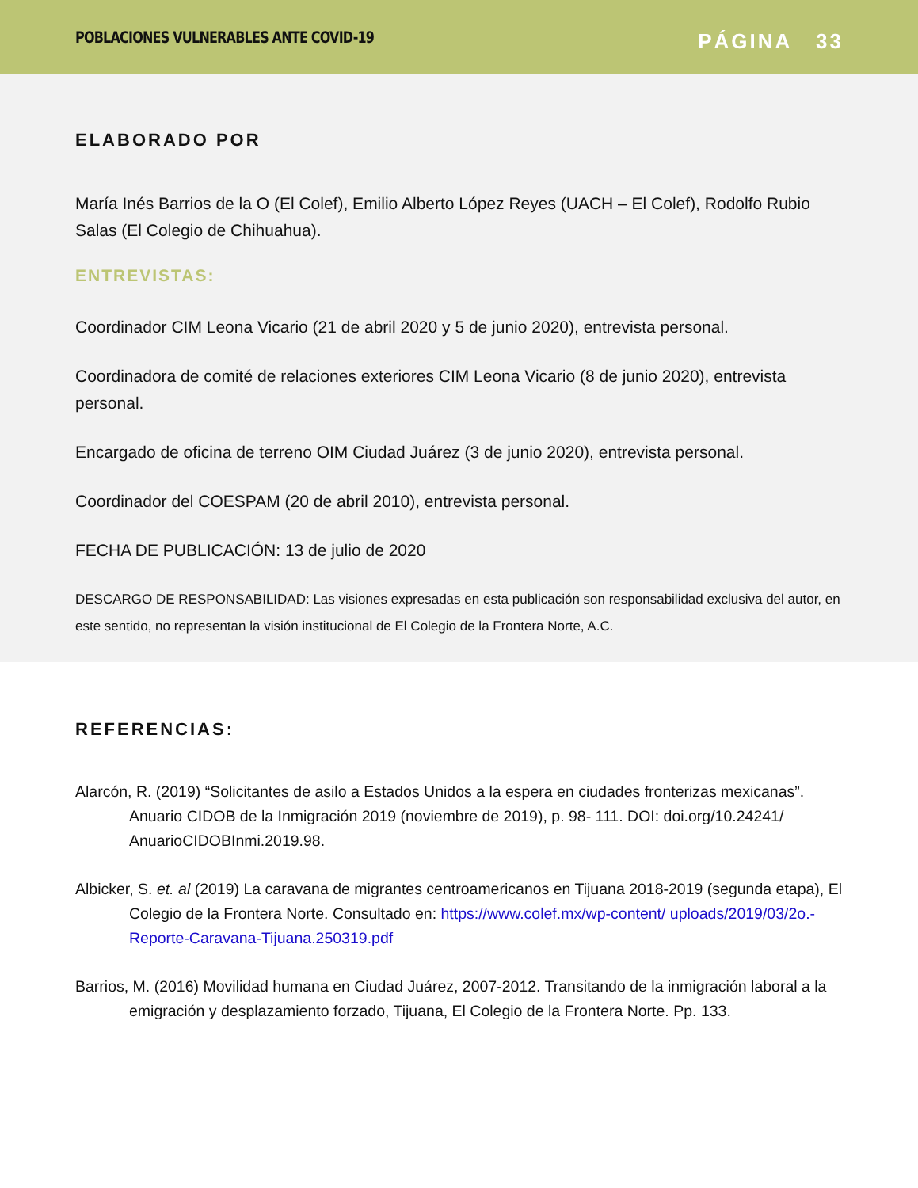POBLACIONES VULNERABLES ANTE COVID-19
PÁGINA 33
ELABORADO POR
María Inés Barrios de la O (El Colef), Emilio Alberto López Reyes (UACH – El Colef), Rodolfo Rubio Salas (El Colegio de Chihuahua).
ENTREVISTAS:
Coordinador CIM Leona Vicario (21 de abril 2020 y 5 de junio 2020), entrevista personal.
Coordinadora de comité de relaciones exteriores CIM Leona Vicario (8 de junio 2020), entrevista personal.
Encargado de oficina de terreno OIM Ciudad Juárez (3 de junio 2020), entrevista personal.
Coordinador del COESPAM (20 de abril 2010), entrevista personal.
FECHA DE PUBLICACIÓN: 13 de julio de 2020
DESCARGO DE RESPONSABILIDAD: Las visiones expresadas en esta publicación son responsabilidad exclusiva del autor, en este sentido, no representan la visión institucional de El Colegio de la Frontera Norte, A.C.
REFERENCIAS:
Alarcón, R. (2019) “Solicitantes de asilo a Estados Unidos a la espera en ciudades fronterizas mexicanas”. Anuario CIDOB de la Inmigración 2019 (noviembre de 2019), p. 98- 111. DOI: doi.org/10.24241/ AnuarioCIDOBInmi.2019.98.
Albicker, S. et. al (2019) La caravana de migrantes centroamericanos en Tijuana 2018-2019 (segunda etapa), El Colegio de la Frontera Norte. Consultado en: https://www.colef.mx/wp-content/ uploads/2019/03/2o.-Reporte-Caravana-Tijuana.250319.pdf
Barrios, M. (2016) Movilidad humana en Ciudad Juárez, 2007-2012. Transitando de la inmigración laboral a la emigración y desplazamiento forzado, Tijuana, El Colegio de la Frontera Norte. Pp. 133.